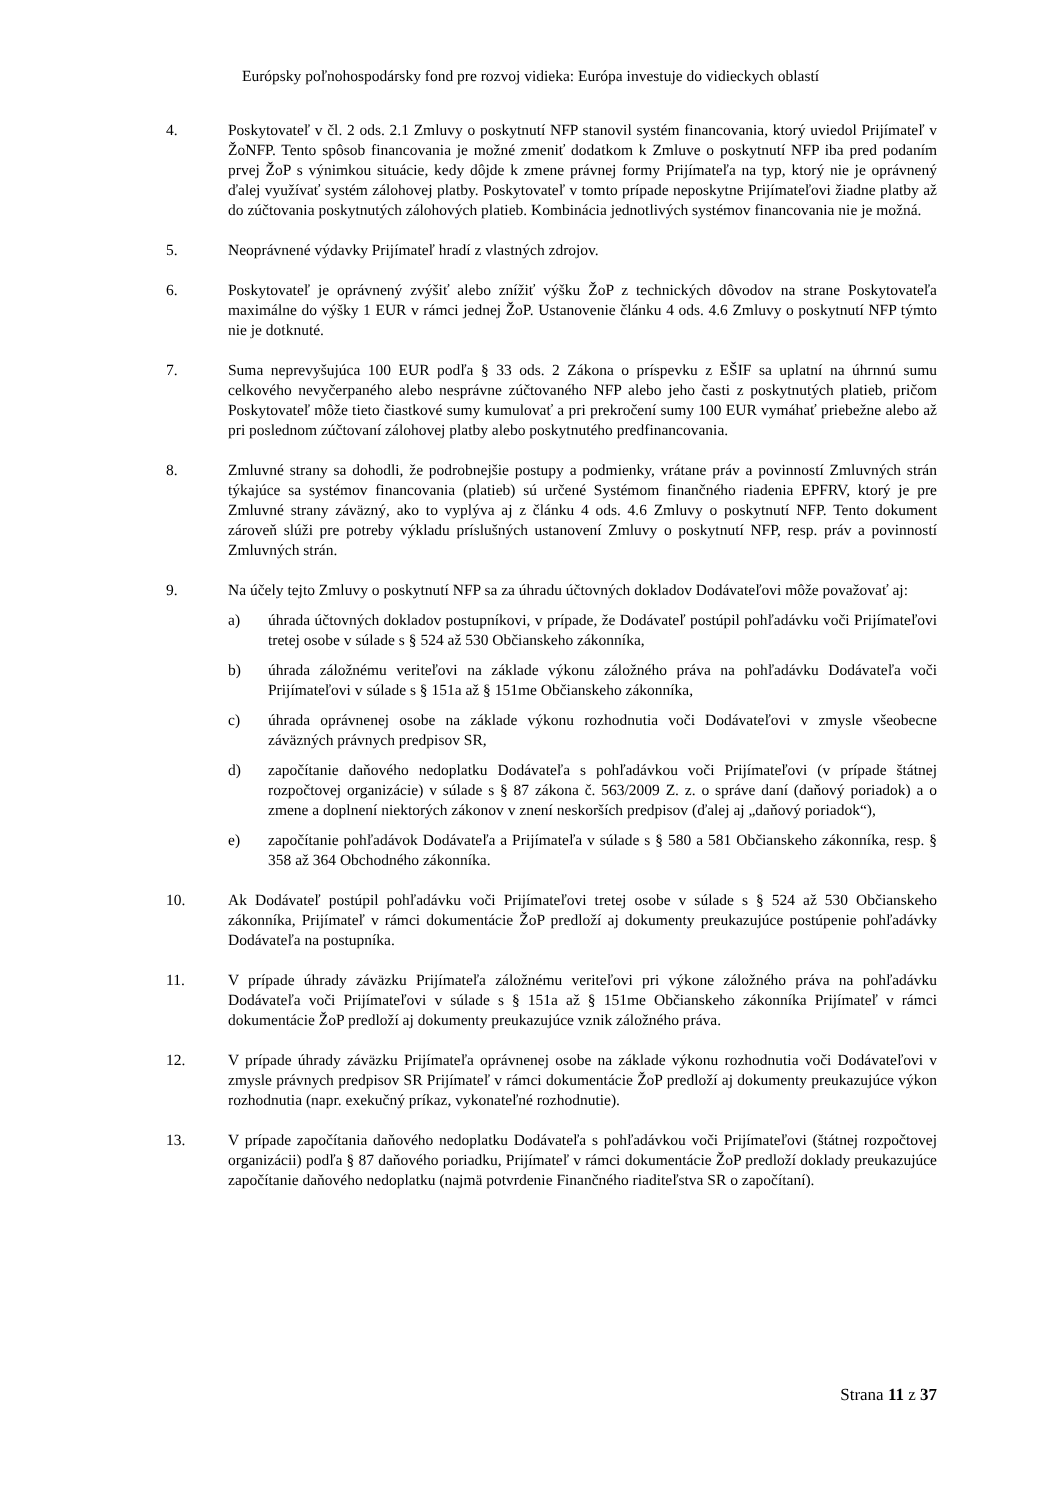Európsky poľnohospodársky fond pre rozvoj vidieka: Európa investuje do vidieckych oblastí
4. Poskytovateľ v čl. 2 ods. 2.1 Zmluvy o poskytnutí NFP stanovil systém financovania, ktorý uviedol Prijímateľ v ŽoNFP. Tento spôsob financovania je možné zmeniť dodatkom k Zmluve o poskytnutí NFP iba pred podaním prvej ŽoP s výnimkou situácie, kedy dôjde k zmene právnej formy Prijímateľa na typ, ktorý nie je oprávnený ďalej využívať systém zálohovej platby. Poskytovateľ v tomto prípade neposkytne Prijímateľovi žiadne platby až do zúčtovania poskytnutých zálohových platieb. Kombinácia jednotlivých systémov financovania nie je možná.
5. Neoprávnené výdavky Prijímateľ hradí z vlastných zdrojov.
6. Poskytovateľ je oprávnený zvýšiť alebo znížiť výšku ŽoP z technických dôvodov na strane Poskytovateľa maximálne do výšky 1 EUR v rámci jednej ŽoP. Ustanovenie článku 4 ods. 4.6 Zmluvy o poskytnutí NFP týmto nie je dotknuté.
7. Suma neprevyšujúca 100 EUR podľa § 33 ods. 2 Zákona o príspevku z EŠIF sa uplatní na úhrnnú sumu celkového nevyčerpaného alebo nesprávne zúčtovaného NFP alebo jeho časti z poskytnutých platieb, pričom Poskytovateľ môže tieto čiastkové sumy kumulovať a pri prekročení sumy 100 EUR vymáhať priebežne alebo až pri poslednom zúčtovaní zálohovej platby alebo poskytnutého predfinancovania.
8. Zmluvné strany sa dohodli, že podrobnejšie postupy a podmienky, vrátane práv a povinností Zmluvných strán týkajúce sa systémov financovania (platieb) sú určené Systémom finančného riadenia EPFRV, ktorý je pre Zmluvné strany záväzný, ako to vyplýva aj z článku 4 ods. 4.6 Zmluvy o poskytnutí NFP. Tento dokument zároveň slúži pre potreby výkladu príslušných ustanovení Zmluvy o poskytnutí NFP, resp. práv a povinností Zmluvných strán.
9. Na účely tejto Zmluvy o poskytnutí NFP sa za úhradu účtovných dokladov Dodávateľovi môže považovať aj:
a) úhrada účtovných dokladov postupníkovi, v prípade, že Dodávateľ postúpil pohľadávku voči Prijímateľovi tretej osobe v súlade s § 524 až 530 Občianskeho zákonníka,
b) úhrada záložnému veriteľovi na základe výkonu záložného práva na pohľadávku Dodávateľa voči Prijímateľovi v súlade s § 151a až § 151me Občianskeho zákonníka,
c) úhrada oprávnenej osobe na základe výkonu rozhodnutia voči Dodávateľovi v zmysle všeobecne záväzných právnych predpisov SR,
d) započítanie daňového nedoplatku Dodávateľa s pohľadávkou voči Prijímateľovi (v prípade štátnej rozpočtovej organizácie) v súlade s § 87 zákona č. 563/2009 Z. z. o správe daní (daňový poriadok) a o zmene a doplnení niektorých zákonov v znení neskorších predpisov (ďalej aj „daňový poriadok“),
e) započítanie pohľadávok Dodávateľa a Prijímateľa v súlade s § 580 a 581 Občianskeho zákonníka, resp. § 358 až 364 Obchodného zákonníka.
10. Ak Dodávateľ postúpil pohľadávku voči Prijímateľovi tretej osobe v súlade s § 524 až 530 Občianskeho zákonníka, Prijímateľ v rámci dokumentácie ŽoP predloží aj dokumenty preukazujúce postúpenie pohľadávky Dodávateľa na postupníka.
11. V prípade úhrady záväzku Prijímateľa záložnému veriteľovi pri výkone záložného práva na pohľadávku Dodávateľa voči Prijímateľovi v súlade s § 151a až § 151me Občianskeho zákonníka Prijímateľ v rámci dokumentácie ŽoP predloží aj dokumenty preukazujúce vznik záložného práva.
12. V prípade úhrady záväzku Prijímateľa oprávnenej osobe na základe výkonu rozhodnutia voči Dodávateľovi v zmysle právnych predpisov SR Prijímateľ v rámci dokumentácie ŽoP predloží aj dokumenty preukazujúce výkon rozhodnutia (napr. exekučný príkaz, vykonateľné rozhodnutie).
13. V prípade započítania daňového nedoplatku Dodávateľa s pohľadávkou voči Prijímateľovi (štátnej rozpočtovej organizácii) podľa § 87 daňového poriadku, Prijímateľ v rámci dokumentácie ŽoP predloží doklady preukazujúce započítanie daňového nedoplatku (najmä potvrdenie Finančného riaditeľstva SR o započítaní).
Strana 11 z 37